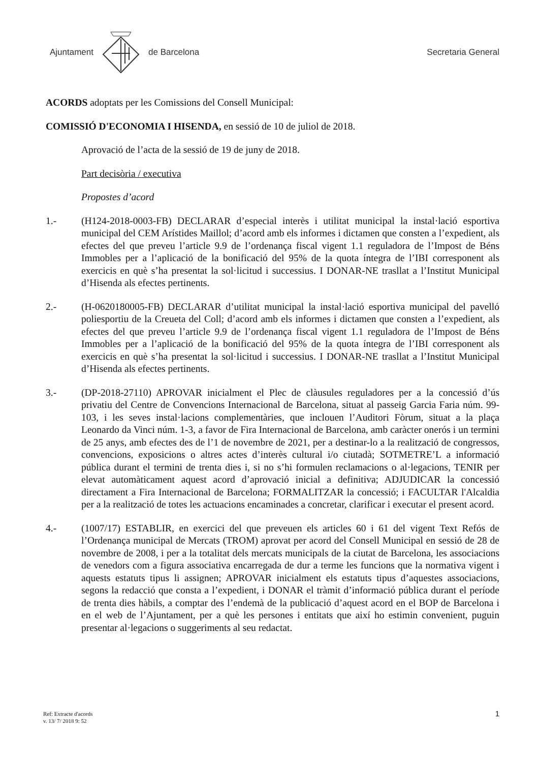Ajuntament de Barcelona Secretaria General
ACORDS adoptats per les Comissions del Consell Municipal:
COMISSIÓ D'ECONOMIA I HISENDA, en sessió de 10 de juliol de 2018.
Aprovació de l’acta de la sessió de 19 de juny de 2018.
Part decisòria / executiva
Propostes d’acord
1.- (H124-2018-0003-FB) DECLARAR d’especial interès i utilitat municipal la instal·lació esportiva municipal del CEM Arístides Maillol; d’acord amb els informes i dictamen que consten a l’expedient, als efectes del que preveu l’article 9.9 de l’ordenança fiscal vigent 1.1 reguladora de l’Impost de Béns Immobles per a l’aplicació de la bonificació del 95% de la quota íntegra de l’IBI corresponent als exercicis en què s’ha presentat la sol·licitud i successius. I DONAR-NE trasllat a l’Institut Municipal d’Hisenda als efectes pertinents.
2.- (H-0620180005-FB) DECLARAR d’utilitat municipal la instal·lació esportiva municipal del pavelló poliesportiu de la Creueta del Coll; d’acord amb els informes i dictamen que consten a l’expedient, als efectes del que preveu l’article 9.9 de l’ordenança fiscal vigent 1.1 reguladora de l’Impost de Béns Immobles per a l’aplicació de la bonificació del 95% de la quota íntegra de l’IBI corresponent als exercicis en què s’ha presentat la sol·licitud i successius. I DONAR-NE trasllat a l’Institut Municipal d’Hisenda als efectes pertinents.
3.- (DP-2018-27110) APROVAR inicialment el Plec de clàusules reguladores per a la concessió d’ús privatiu del Centre de Convencions Internacional de Barcelona, situat al passeig Garcia Faria núm. 99-103, i les seves instal·lacions complementàries, que inclouen l’Auditori Fòrum, situat a la plaça Leonardo da Vinci núm. 1-3, a favor de Fira Internacional de Barcelona, amb caràcter onerós i un termini de 25 anys, amb efectes des de l’1 de novembre de 2021, per a destinar-lo a la realització de congressos, convencions, exposicions o altres actes d’interès cultural i/o ciutadà; SOTMETRE’L a informació pública durant el termini de trenta dies i, si no s’hi formulen reclamacions o al·legacions, TENIR per elevat automàticament aquest acord d’aprovació inicial a definitiva; ADJUDICAR la concessió directament a Fira Internacional de Barcelona; FORMALITZAR la concessió; i FACULTAR l'Alcaldia per a la realització de totes les actuacions encaminades a concretar, clarificar i executar el present acord.
4.- (1007/17) ESTABLIR, en exercici del que preveuen els articles 60 i 61 del vigent Text Refós de l’Ordenança municipal de Mercats (TROM) aprovat per acord del Consell Municipal en sessió de 28 de novembre de 2008, i per a la totalitat dels mercats municipals de la ciutat de Barcelona, les associacions de venedors com a figura associativa encarregada de dur a terme les funcions que la normativa vigent i aquests estatuts tipus li assignen; APROVAR inicialment els estatuts tipus d’aquestes associacions, segons la redacció que consta a l’expedient, i DONAR el tràmit d’informació pública durant el període de trenta dies hàbils, a comptar des l’endemà de la publicació d’aquest acord en el BOP de Barcelona i en el web de l’Ajuntament, per a què les persones i entitats que així ho estimin convenient, puguin presentar al·legacions o suggeriments al seu redactat.
Ref: Extracte d'acords
v. 13/ 7/ 2018 9: 52
1